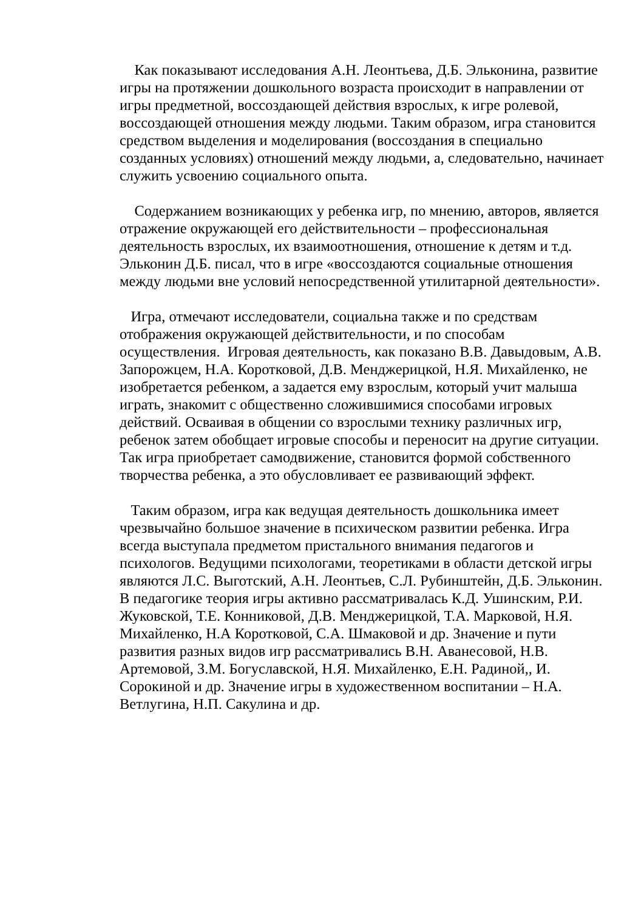Как показывают исследования А.Н. Леонтьева, Д.Б. Эльконина, развитие игры на протяжении дошкольного возраста происходит в направлении от игры предметной, воссоздающей действия взрослых, к игре ролевой, воссоздающей отношения между людьми. Таким образом, игра становится средством выделения и моделирования (воссоздания в специально созданных условиях) отношений между людьми, а, следовательно, начинает служить усвоению социального опыта.
Содержанием возникающих у ребенка игр, по мнению, авторов, является отражение окружающей его действительности – профессиональная деятельность взрослых, их взаимоотношения, отношение к детям и т.д. Эльконин Д.Б. писал, что в игре «воссоздаются социальные отношения между людьми вне условий непосредственной утилитарной деятельности».
Игра, отмечают исследователи, социальна также и по средствам отображения окружающей действительности, и по способам осуществления. Игровая деятельность, как показано В.В. Давыдовым, А.В. Запорожцем, Н.А. Коротковой, Д.В. Менджерицкой, Н.Я. Михайленко, не изобретается ребенком, а задается ему взрослым, который учит малыша играть, знакомит с общественно сложившимися способами игровых действий. Осваивая в общении со взрослыми технику различных игр, ребенок затем обобщает игровые способы и переносит на другие ситуации. Так игра приобретает самодвижение, становится формой собственного творчества ребенка, а это обусловливает ее развивающий эффект.
Таким образом, игра как ведущая деятельность дошкольника имеет чрезвычайно большое значение в психическом развитии ребенка. Игра всегда выступала предметом пристального внимания педагогов и психологов. Ведущими психологами, теоретиками в области детской игры являются Л.С. Выготский, А.Н. Леонтьев, С.Л. Рубинштейн, Д.Б. Эльконин. В педагогике теория игры активно рассматривалась К.Д. Ушинским, Р.И. Жуковской, Т.Е. Конниковой, Д.В. Менджерицкой, Т.А. Марковой, Н.Я. Михайленко, Н.А Коротковой, С.А. Шмаковой и др. Значение и пути развития разных видов игр рассматривались В.Н. Аванесовой, Н.В. Артемовой, З.М. Богуславской, Н.Я. Михайленко, Е.Н. Радиной,, И. Сорокиной и др. Значение игры в художественном воспитании – Н.А. Ветлугина, Н.П. Сакулина и др.